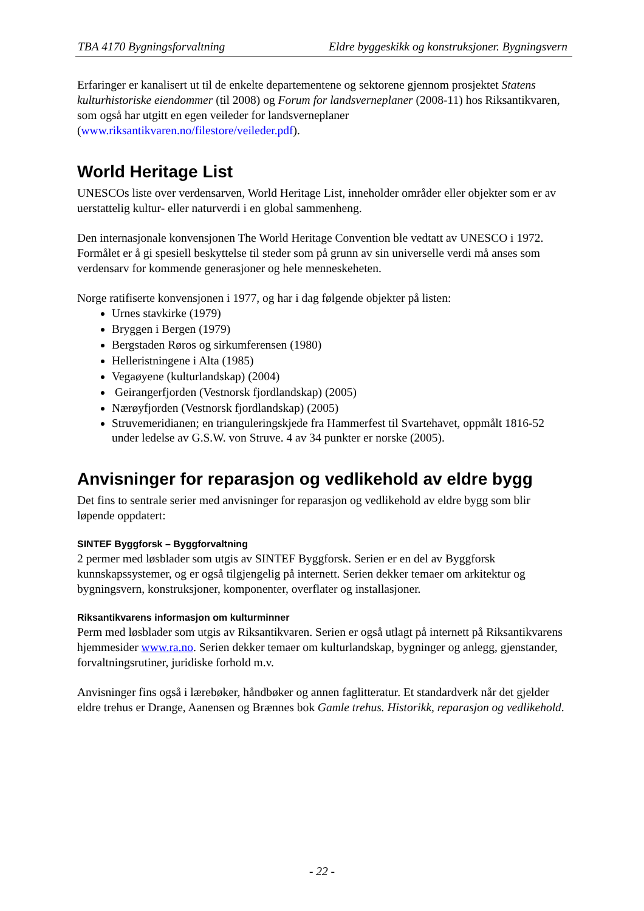TBA 4170 Bygningsforvaltning Eldre byggeskikk og konstruksjoner. Bygningsvern
Erfaringer er kanalisert ut til de enkelte departementene og sektorene gjennom prosjektet Statens kulturhistoriske eiendommer (til 2008) og Forum for landsverneplaner (2008-11) hos Riksantikvaren, som også har utgitt en egen veileder for landsverneplaner (www.riksantikvaren.no/filestore/veileder.pdf).
World Heritage List
UNESCOs liste over verdensarven, World Heritage List, inneholder områder eller objekter som er av uerstattelig kultur- eller naturverdi i en global sammenheng.
Den internasjonale konvensjonen The World Heritage Convention ble vedtatt av UNESCO i 1972. Formålet er å gi spesiell beskyttelse til steder som på grunn av sin universelle verdi må anses som verdensarv for kommende generasjoner og hele menneskeheten.
Norge ratifiserte konvensjonen i 1977, og har i dag følgende objekter på listen:
Urnes stavkirke (1979)
Bryggen i Bergen (1979)
Bergstaden Røros og sirkumferensen (1980)
Helleristningene i Alta (1985)
Vegaøyene (kulturlandskap) (2004)
Geirangerfjorden (Vestnorsk fjordlandskap) (2005)
Nærøyfjorden (Vestnorsk fjordlandskap) (2005)
Struvemeridianen; en trianguleringskjede fra Hammerfest til Svartehavet, oppmålt 1816-52 under ledelse av G.S.W. von Struve. 4 av 34 punkter er norske (2005).
Anvisninger for reparasjon og vedlikehold av eldre bygg
Det fins to sentrale serier med anvisninger for reparasjon og vedlikehold av eldre bygg som blir løpende oppdatert:
SINTEF Byggforsk – Byggforvaltning
2 permer med løsblader som utgis av SINTEF Byggforsk. Serien er en del av Byggforsk kunnskapssystemer, og er også tilgjengelig på internett. Serien dekker temaer om arkitektur og bygningsvern, konstruksjoner, komponenter, overflater og installasjoner.
Riksantikvarens informasjon om kulturminner
Perm med løsblader som utgis av Riksantikvaren. Serien er også utlagt på internett på Riksantikvarens hjemmesider www.ra.no. Serien dekker temaer om kulturlandskap, bygninger og anlegg, gjenstander, forvaltningsrutiner, juridiske forhold m.v.
Anvisninger fins også i lærebøker, håndbøker og annen faglitteratur. Et standardverk når det gjelder eldre trehus er Drange, Aanensen og Brænnes bok Gamle trehus. Historikk, reparasjon og vedlikehold.
- 22 -